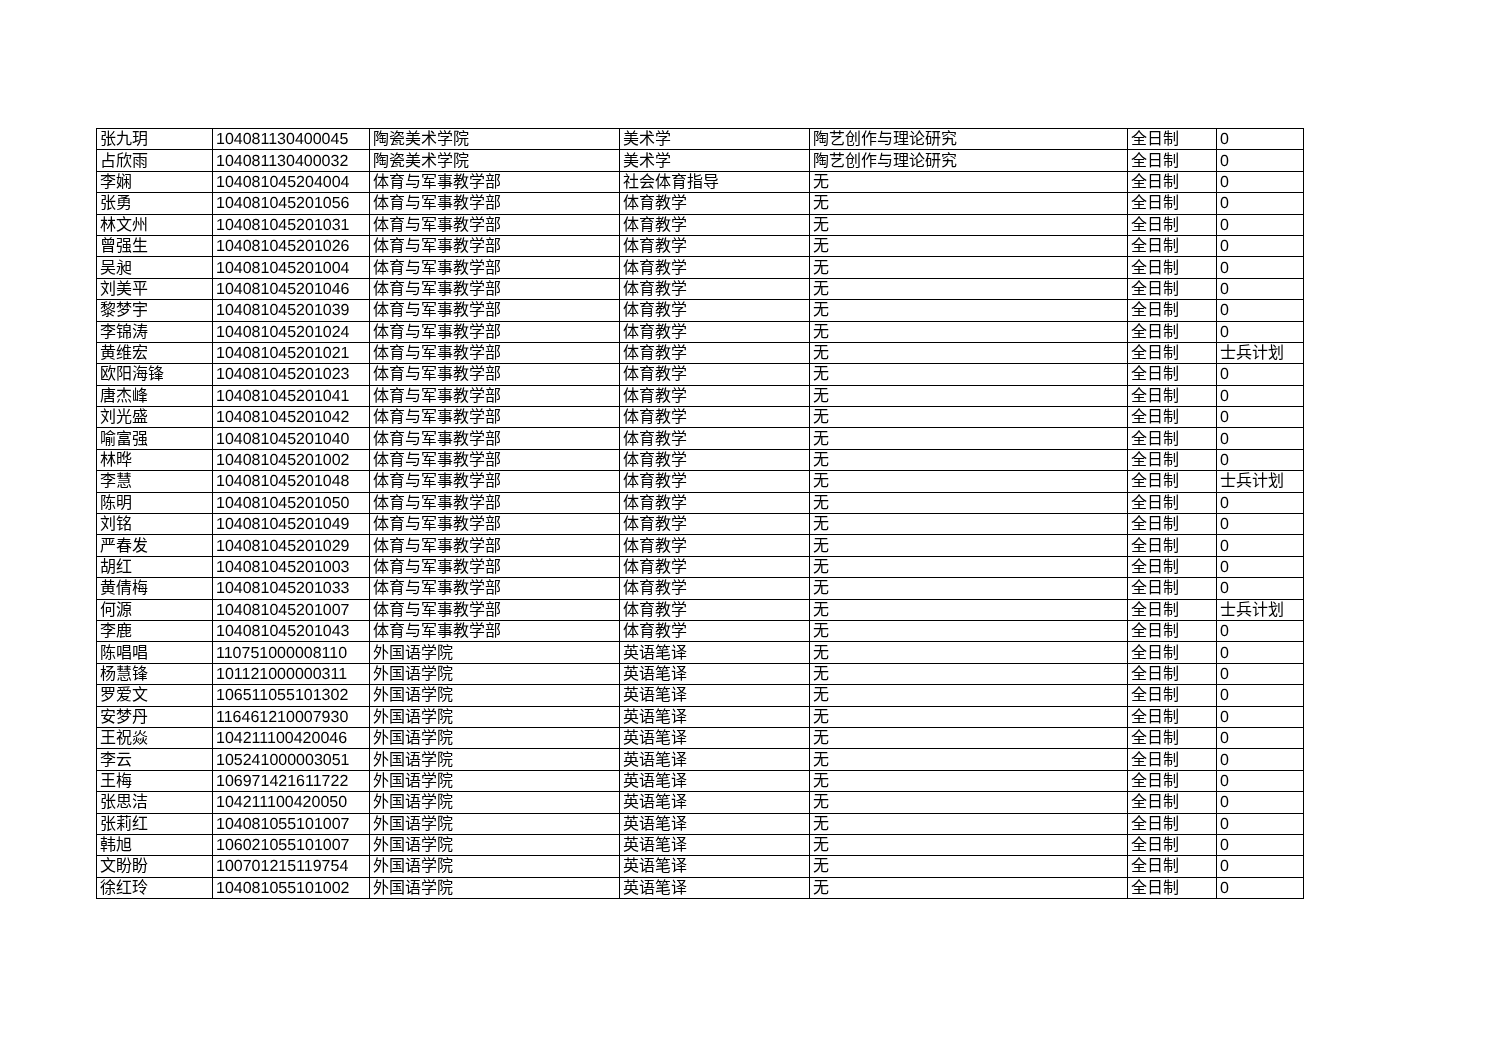| 张九玥 | 104081130400045 | 陶瓷美术学院 | 美术学 | 陶艺创作与理论研究 | 全日制 | 0 |
| 占欣雨 | 104081130400032 | 陶瓷美术学院 | 美术学 | 陶艺创作与理论研究 | 全日制 | 0 |
| 李娴 | 104081045204004 | 体育与军事教学部 | 社会体育指导 | 无 | 全日制 | 0 |
| 张勇 | 104081045201056 | 体育与军事教学部 | 体育教学 | 无 | 全日制 | 0 |
| 林文州 | 104081045201031 | 体育与军事教学部 | 体育教学 | 无 | 全日制 | 0 |
| 曾强生 | 104081045201026 | 体育与军事教学部 | 体育教学 | 无 | 全日制 | 0 |
| 吴昶 | 104081045201004 | 体育与军事教学部 | 体育教学 | 无 | 全日制 | 0 |
| 刘美平 | 104081045201046 | 体育与军事教学部 | 体育教学 | 无 | 全日制 | 0 |
| 黎梦宇 | 104081045201039 | 体育与军事教学部 | 体育教学 | 无 | 全日制 | 0 |
| 李锦涛 | 104081045201024 | 体育与军事教学部 | 体育教学 | 无 | 全日制 | 0 |
| 黄维宏 | 104081045201021 | 体育与军事教学部 | 体育教学 | 无 | 全日制 | 士兵计划 |
| 欧阳海锋 | 104081045201023 | 体育与军事教学部 | 体育教学 | 无 | 全日制 | 0 |
| 唐杰峰 | 104081045201041 | 体育与军事教学部 | 体育教学 | 无 | 全日制 | 0 |
| 刘光盛 | 104081045201042 | 体育与军事教学部 | 体育教学 | 无 | 全日制 | 0 |
| 喻富强 | 104081045201040 | 体育与军事教学部 | 体育教学 | 无 | 全日制 | 0 |
| 林晔 | 104081045201002 | 体育与军事教学部 | 体育教学 | 无 | 全日制 | 0 |
| 李慧 | 104081045201048 | 体育与军事教学部 | 体育教学 | 无 | 全日制 | 士兵计划 |
| 陈明 | 104081045201050 | 体育与军事教学部 | 体育教学 | 无 | 全日制 | 0 |
| 刘铭 | 104081045201049 | 体育与军事教学部 | 体育教学 | 无 | 全日制 | 0 |
| 严春发 | 104081045201029 | 体育与军事教学部 | 体育教学 | 无 | 全日制 | 0 |
| 胡红 | 104081045201003 | 体育与军事教学部 | 体育教学 | 无 | 全日制 | 0 |
| 黄倩梅 | 104081045201033 | 体育与军事教学部 | 体育教学 | 无 | 全日制 | 0 |
| 何源 | 104081045201007 | 体育与军事教学部 | 体育教学 | 无 | 全日制 | 士兵计划 |
| 李鹿 | 104081045201043 | 体育与军事教学部 | 体育教学 | 无 | 全日制 | 0 |
| 陈唱唱 | 110751000008110 | 外国语学院 | 英语笔译 | 无 | 全日制 | 0 |
| 杨慧锋 | 101121000000311 | 外国语学院 | 英语笔译 | 无 | 全日制 | 0 |
| 罗爱文 | 106511055101302 | 外国语学院 | 英语笔译 | 无 | 全日制 | 0 |
| 安梦丹 | 116461210007930 | 外国语学院 | 英语笔译 | 无 | 全日制 | 0 |
| 王祝焱 | 104211100420046 | 外国语学院 | 英语笔译 | 无 | 全日制 | 0 |
| 李云 | 105241000003051 | 外国语学院 | 英语笔译 | 无 | 全日制 | 0 |
| 王梅 | 106971421611722 | 外国语学院 | 英语笔译 | 无 | 全日制 | 0 |
| 张思洁 | 104211100420050 | 外国语学院 | 英语笔译 | 无 | 全日制 | 0 |
| 张莉红 | 104081055101007 | 外国语学院 | 英语笔译 | 无 | 全日制 | 0 |
| 韩旭 | 106021055101007 | 外国语学院 | 英语笔译 | 无 | 全日制 | 0 |
| 文盼盼 | 100701215119754 | 外国语学院 | 英语笔译 | 无 | 全日制 | 0 |
| 徐红玲 | 104081055101002 | 外国语学院 | 英语笔译 | 无 | 全日制 | 0 |